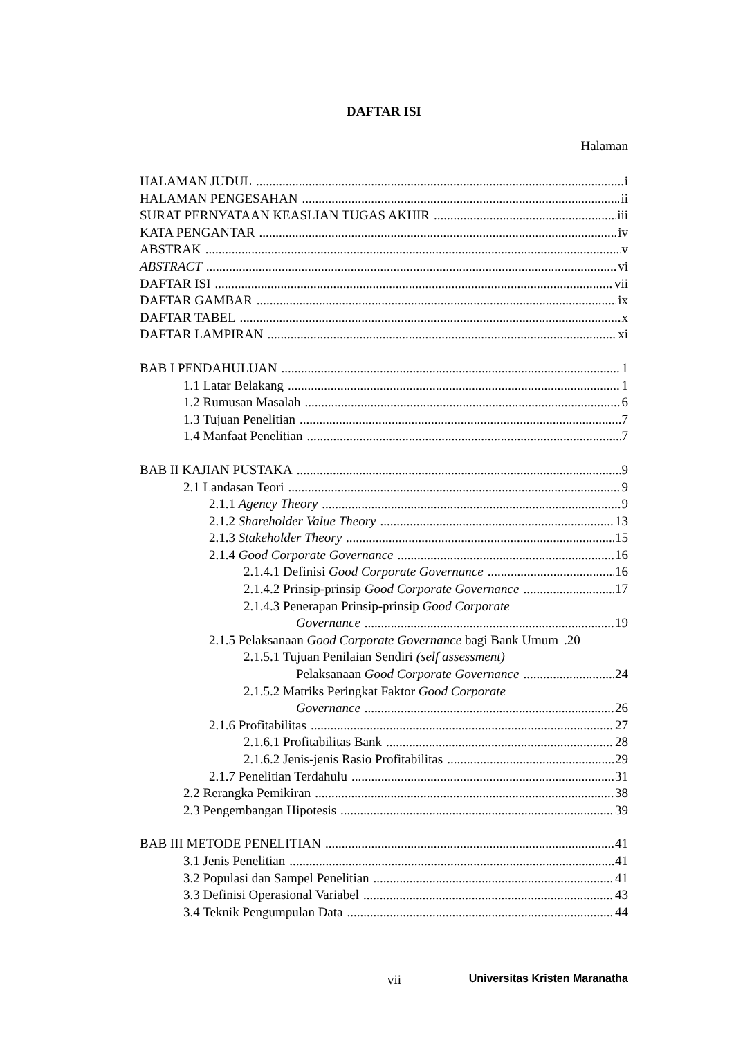DAFTAR ISI
Halaman
HALAMAN JUDUL i
HALAMAN PENGESAHAN ii
SURAT PERNYATAAN KEASLIAN TUGAS AKHIR iii
KATA PENGANTAR iv
ABSTRAK v
ABSTRACT vi
DAFTAR ISI vii
DAFTAR GAMBAR ix
DAFTAR TABEL x
DAFTAR LAMPIRAN xi
BAB I PENDAHULUAN 1
1.1 Latar Belakang 1
1.2 Rumusan Masalah 6
1.3 Tujuan Penelitian 7
1.4 Manfaat Penelitian 7
BAB II KAJIAN PUSTAKA 9
2.1 Landasan Teori 9
2.1.1 Agency Theory 9
2.1.2 Shareholder Value Theory 13
2.1.3 Stakeholder Theory 15
2.1.4 Good Corporate Governance 16
2.1.4.1 Definisi Good Corporate Governance 16
2.1.4.2 Prinsip-prinsip Good Corporate Governance 17
2.1.4.3 Penerapan Prinsip-prinsip Good Corporate
Governance 19
2.1.5 Pelaksanaan Good Corporate Governance bagi Bank Umum.20
2.1.5.1 Tujuan Penilaian Sendiri (self assessment)
Pelaksanaan Good Corporate Governance 24
2.1.5.2 Matriks Peringkat Faktor Good Corporate
Governance 26
2.1.6 Profitabilitas 27
2.1.6.1 Profitabilitas Bank 28
2.1.6.2 Jenis-jenis Rasio Profitabilitas 29
2.1.7 Penelitian Terdahulu 31
2.2 Rerangka Pemikiran 38
2.3 Pengembangan Hipotesis 39
BAB III METODE PENELITIAN 41
3.1 Jenis Penelitian 41
3.2 Populasi dan Sampel Penelitian 41
3.3 Definisi Operasional Variabel 43
3.4 Teknik Pengumpulan Data 44
vii Universitas Kristen Maranatha